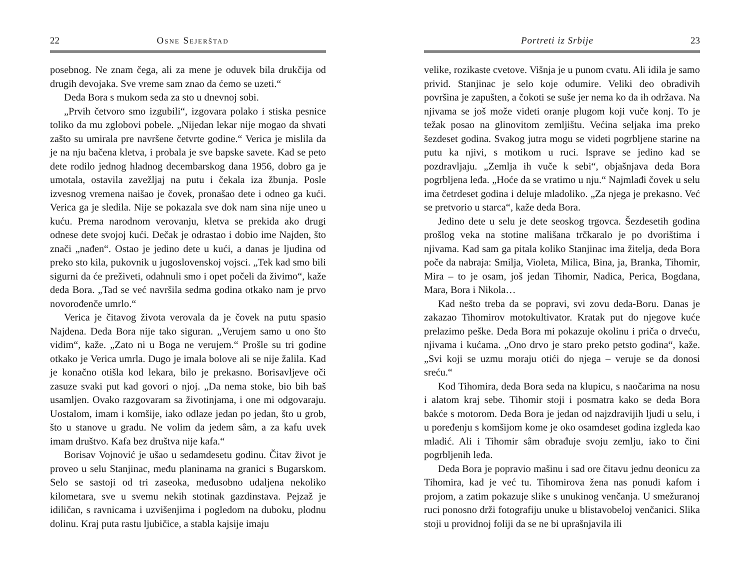22 Osne Sejerštad
posebnog. Ne znam čega, ali za mene je oduvek bila drukčija od drugih devojaka. Sve vreme sam znao da ćemo se uzeti.“
Deda Bora s mukom seda za sto u dnevnoj sobi.
„Prvih četvoro smo izgubili“, izgovara polako i stiska pesnice toliko da mu zglobovi pobele. „Nijedan lekar nije mogao da shvati zašto su umirala pre navršene četvrte godine.“ Verica je mislila da je na nju bačena kletva, i probala je sve bapske savete. Kad se peto dete rodilo jednog hladnog decembarskog dana 1956, dobro ga je umotala, ostavila zavežljaj na putu i čekala iza žbunja. Posle izvesnog vremena naišao je čovek, pronašao dete i odneo ga kući. Verica ga je sledila. Nije se pokazala sve dok nam sina nije uneo u kuću. Prema narodnom verovanju, kletva se prekida ako drugi odnese dete svojoj kući. Dečak je odrastao i dobio ime Najden, što znači „nađen“. Ostao je jedino dete u kući, a danas je ljudina od preko sto kila, pukovnik u jugoslovenskoj vojsci. „Tek kad smo bili sigurni da će preživeti, odahnuli smo i opet počeli da živimo“, kaže deda Bora. „Tad se već navršila sedma godina otkako nam je prvo novorođenče umrlo.“
Verica je čitavog života verovala da je čovek na putu spasio Najdena. Deda Bora nije tako siguran. „Verujem samo u ono što vidim“, kaže. „Zato ni u Boga ne verujem.“ Prošle su tri godine otkako je Verica umrla. Dugo je imala bolove ali se nije žalila. Kad je konačno otišla kod lekara, bilo je prekasno. Borisavljeve oči zasuze svaki put kad govori o njoj. „Da nema stoke, bio bih baš usamljen. Ovako razgovaram sa životinjama, i one mi odgovaraju. Uostalom, imam i komšije, iako odlaze jedan po jedan, što u grob, što u stanove u gradu. Ne volim da jedem sâm, a za kafu uvek imam društvo. Kafa bez društva nije kafa.“
Borisav Vojnović je ušao u sedamdesetu godinu. Čitav život je proveo u selu Stanjinac, među planinama na granici s Bugarskom. Selo se sastoji od tri zaseoka, međusobno udaljena nekoliko kilometara, sve u svemu nekih stotinak gazdinstava. Pejzaž je idiličan, s ravnicama i uzvišenjima i pogledom na duboku, plodnu dolinu. Kraj puta rastu ljubičice, a stabla kajsije imaju
Portreti iz Srbije 23
velike, rozikaste cvetove. Višnja je u punom cvatu. Ali idila je samo privid. Stanjinac je selo koje odumire. Veliki deo obradivih površina je zapušten, a čokoti se suše jer nema ko da ih održava. Na njivama se još može videti oranje plugom koji vuče konj. To je težak posao na glinovitom zemljištu. Većina seljaka ima preko šezdeset godina. Svakog jutra mogu se videti pogrbljene starine na putu ka njivi, s motikom u ruci. Isprave se jedino kad se pozdravljaju. „Zemlja ih vuče k sebi“, objašnjava deda Bora pogrbljena leđa. „Hoće da se vratimo u nju.“ Najmlađi čovek u selu ima četrdeset godina i deluje mladoliko. „Za njega je prekasno. Već se pretvorio u starca“, kaže deda Bora.
Jedino dete u selu je dete seoskog trgovca. Šezdesetih godina prošlog veka na stotine mališana trčkaralo je po dvorištima i njivama. Kad sam ga pitala koliko Stanjinac ima žitelja, deda Bora poče da nabraja: Smilja, Violeta, Milica, Bina, ja, Branka, Tihomir, Mira – to je osam, još jedan Tihomir, Nadica, Perica, Bogdana, Mara, Bora i Nikola…
Kad nešto treba da se popravi, svi zovu deda-Boru. Danas je zakazao Tihomirov motokultivator. Kratak put do njegove kuće prelazimo peške. Deda Bora mi pokazuje okolinu i priča o drveću, njivama i kućama. „Ono drvo je staro preko petsto godina“, kaže. „Svi koji se uzmu moraju otići do njega – veruje se da donosi sreću.“
Kod Tihomira, deda Bora seda na klupicu, s naočarima na nosu i alatom kraj sebe. Tihomir stoji i posmatra kako se deda Bora bakće s motorom. Deda Bora je jedan od najzdravijih ljudi u selu, i u poređenju s komšijom kome je oko osamdeset godina izgleda kao mladić. Ali i Tihomir sâm obrađuje svoju zemlju, iako to čini pogrbljenih leđa.
Deda Bora je popravio mašinu i sad ore čitavu jednu deonicu za Tihomira, kad je već tu. Tihomirova žena nas ponudi kafom i projom, a zatim pokazuje slike s unukinog venčanja. U smežuranoj ruci ponosno drži fotografiju unuke u blistavobeloj venčanici. Slika stoji u providnoj foliji da se ne bi uprašnjavila ili